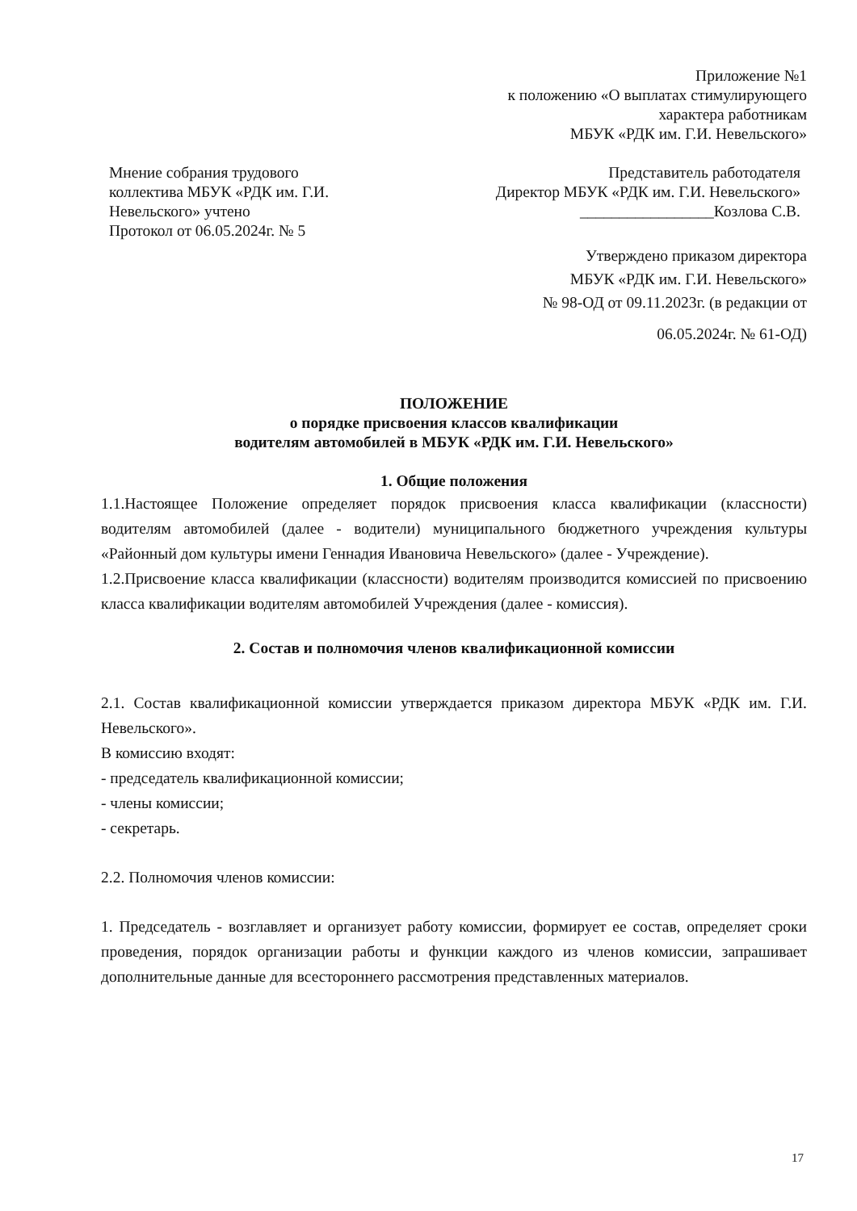Приложение №1
к положению «О выплатах стимулирующего
характера работникам
МБУК «РДК им. Г.И. Невельского»
Мнение собрания трудового
коллектива МБУК «РДК им. Г.И.
Невельского» учтено
Протокол от 06.05.2024г. № 5
Представитель работодателя
Директор МБУК «РДК им. Г.И. Невельского»
_________________Козлова С.В.
Утверждено приказом директора
МБУК «РДК им. Г.И. Невельского»
№ 98-ОД от 09.11.2023г. (в редакции от
06.05.2024г. № 61-ОД)
ПОЛОЖЕНИЕ
о порядке присвоения классов квалификации
водителям автомобилей в МБУК «РДК им. Г.И. Невельского»
1. Общие положения
1.1.Настоящее Положение определяет порядок присвоения класса квалификации (классности) водителям автомобилей (далее - водители) муниципального бюджетного учреждения культуры «Районный дом культуры имени Геннадия Ивановича Невельского» (далее - Учреждение).
1.2.Присвоение класса квалификации (классности) водителям производится комиссией по присвоению класса квалификации водителям автомобилей Учреждения (далее - комиссия).
2. Состав и полномочия членов квалификационной комиссии
2.1. Состав квалификационной комиссии утверждается приказом директора МБУК «РДК им. Г.И. Невельского».
В комиссию входят:
- председатель квалификационной комиссии;
- члены комиссии;
- секретарь.
2.2. Полномочия членов комиссии:
1. Председатель - возглавляет и организует работу комиссии, формирует ее состав, определяет сроки проведения, порядок организации работы и функции каждого из членов комиссии, запрашивает дополнительные данные для всестороннего рассмотрения представленных материалов.
17